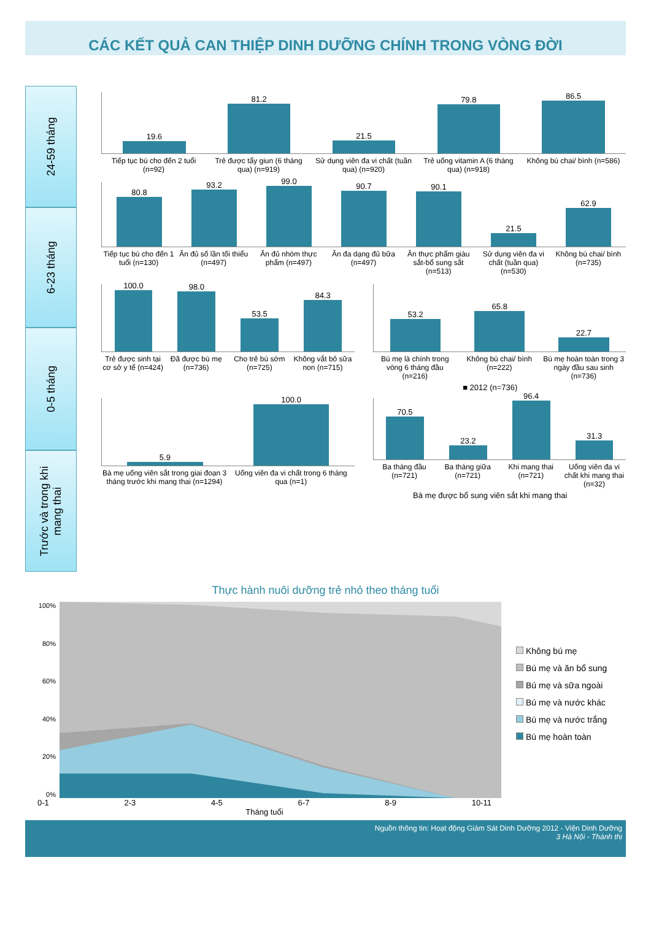CÁC KẾT QUẢ CAN THIỆP DINH DƯỠNG CHÍNH TRONG VÒNG ĐỜI
24-59 tháng
6-23 tháng
0-5 tháng
Trước và trong khi mang thai
19.6
81.2
21.5
79.8
86.5
Tiếp tục bú cho đến 2 tuổi (n=92)
Trẻ được tẩy giun (6 tháng qua) (n=919)
Sử dụng viên đa vi chất (tuần qua) (n=920)
Trẻ uống vitamin A (6 tháng qua) (n=918)
Không bú chai/ bình (n=586)
80.8
93.2
99.0
90.7
90.1
21.5
62.9
Tiếp tục bú cho đến 1 tuổi (n=130)
Ăn đủ số lần tối thiểu (n=497) Ăn đủ nhóm thực phẩm (n=497) Ăn đa dạng đủ bữa (n=497) Ăn thực phẩm giàu sắt-bổ sung sắt (n=513)
Sử dụng viên đa vi chất (tuần qua) (n=530)
Không bú chai/ bình (n=735)
100.0
98.0
53.5
84.3
Trẻ được sinh tại cơ sở y tế (n=424)
Đã được bú mẹ (n=736) Cho trẻ bú sớm (n=725) Không vắt bỏ sữa non (n=715)
53.2
65.8
22.7
Bú mẹ là chính trong vòng 6 tháng đầu (n=216)
Không bú chai/ bình (n=222) Bú mẹ hoàn toàn trong 3 ngày đầu sau sinh (n=736)
■ 2012 (n=736)
5.9
100.0
Bà mẹ uống viên sắt trong giai đoạn 3 tháng trước khi mang thai (n=1294)
Uống viên đa vi chất trong 6 tháng qua (n=1)
70.5
23.2
96.4
31.3
Ba tháng đầu (n=721) Ba tháng giữa (n=721) Khi mang thai (n=721) Uống viên đa vi chất khi mang thai (n=32)
Bà mẹ được bổ sung viên sắt khi mang thai
Thực hành nuôi dưỡng trẻ nhỏ theo tháng tuổi
100%
80%
60%
40%
20%
0%
0-1 2-3 4-5 6-7 8-9 10-11
Tháng tuổi
Không bú mẹ
Bú mẹ và ăn bổ sung
Bú mẹ và sữa ngoài
Bú mẹ và nước khác
Bú mẹ và nước trắng
Bú mẹ hoàn toàn
Nguồn thông tin: Hoạt động Giám Sát Dinh Dưỡng 2012 - Viện Dinh Dưỡng
3 Hà Nội - Thành thị